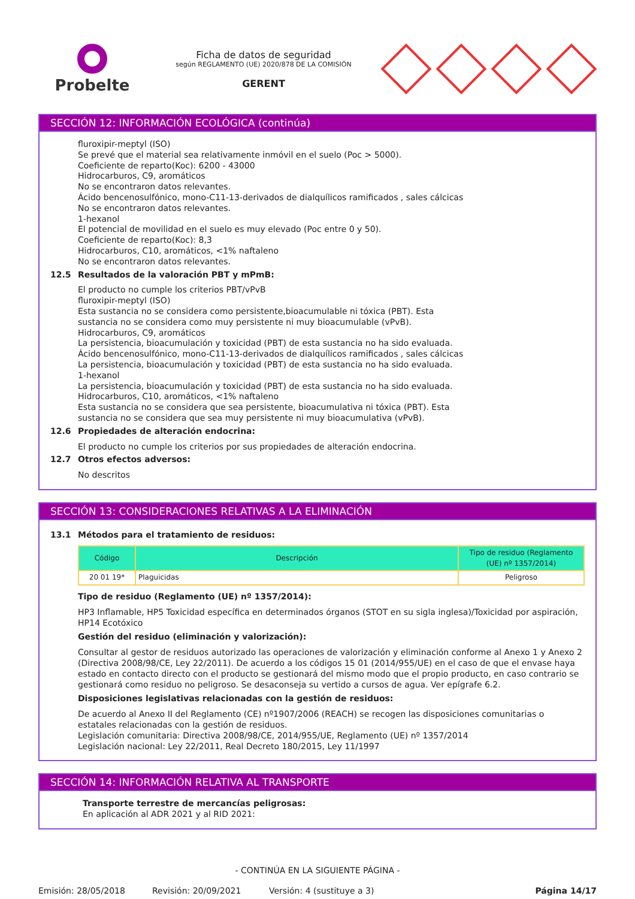Probelte
Ficha de datos de seguridad
según REGLAMENTO (UE) 2020/878 DE LA COMISIÓN
GERENT
SECCIÓN 12: INFORMACIÓN ECOLÓGICA (continúa)
fluroxipir-meptyl (ISO)
Se prevé que el material sea relativamente inmóvil en el suelo (Poc > 5000).
Coeficiente de reparto(Koc): 6200 - 43000
Hidrocarburos, C9, aromáticos
No se encontraron datos relevantes.
Ácido bencenosulfónico, mono-C11-13-derivados de dialquílicos ramificados , sales cálcicas
No se encontraron datos relevantes.
1-hexanol
El potencial de movilidad en el suelo es muy elevado (Poc entre 0 y 50).
Coeficiente de reparto(Koc): 8,3
Hidrocarburos, C10, aromáticos, <1% naftaleno
No se encontraron datos relevantes.
12.5 Resultados de la valoración PBT y mPmB:
El producto no cumple los criterios PBT/vPvB
fluroxipir-meptyl (ISO)
Esta sustancia no se considera como persistente,bioacumulable ni tóxica (PBT). Esta
sustancia no se considera como muy persistente ni muy bioacumulable (vPvB).
Hidrocarburos, C9, aromáticos
La persistencia, bioacumulación y toxicidad (PBT) de esta sustancia no ha sido evaluada.
Ácido bencenosulfónico, mono-C11-13-derivados de dialquílicos ramificados , sales cálcicas
La persistencia, bioacumulación y toxicidad (PBT) de esta sustancia no ha sido evaluada.
1-hexanol
La persistencia, bioacumulación y toxicidad (PBT) de esta sustancia no ha sido evaluada.
Hidrocarburos, C10, aromáticos, <1% naftaleno
Esta sustancia no se considera que sea persistente, bioacumulativa ni tóxica (PBT). Esta
sustancia no se considera que sea muy persistente ni muy bioacumulativa (vPvB).
12.6 Propiedades de alteración endocrina:
El producto no cumple los criterios por sus propiedades de alteración endocrina.
12.7 Otros efectos adversos:
No descritos
SECCIÓN 13: CONSIDERACIONES RELATIVAS A LA ELIMINACIÓN
13.1 Métodos para el tratamiento de residuos:
| Código | Descripción | Tipo de residuo (Reglamento (UE) nº 1357/2014) |
| --- | --- | --- |
| 20 01 19* | Plaguicidas | Peligroso |
Tipo de residuo (Reglamento (UE) nº 1357/2014):
HP3 Inflamable, HP5 Toxicidad específica en determinados órganos (STOT en su sigla inglesa)/Toxicidad por aspiración, HP14 Ecotóxico
Gestión del residuo (eliminación y valorización):
Consultar al gestor de residuos autorizado las operaciones de valorización y eliminación conforme al Anexo 1 y Anexo 2 (Directiva 2008/98/CE, Ley 22/2011). De acuerdo a los códigos 15 01 (2014/955/UE) en el caso de que el envase haya estado en contacto directo con el producto se gestionará del mismo modo que el propio producto, en caso contrario se gestionará como residuo no peligroso. Se desaconseja su vertido a cursos de agua. Ver epígrafe 6.2.
Disposiciones legislativas relacionadas con la gestión de residuos:
De acuerdo al Anexo II del Reglamento (CE) nº1907/2006 (REACH) se recogen las disposiciones comunitarias o estatales relacionadas con la gestión de residuos.
Legislación comunitaria: Directiva 2008/98/CE, 2014/955/UE, Reglamento (UE) nº 1357/2014
Legislación nacional: Ley 22/2011, Real Decreto 180/2015, Ley 11/1997
SECCIÓN 14: INFORMACIÓN RELATIVA AL TRANSPORTE
Transporte terrestre de mercancías peligrosas:
En aplicación al ADR 2021 y al RID 2021:
- CONTINÚA EN LA SIGUIENTE PÁGINA -
Emisión: 28/05/2018 Revisión: 20/09/2021 Versión: 4 (sustituye a 3) Página 14/17